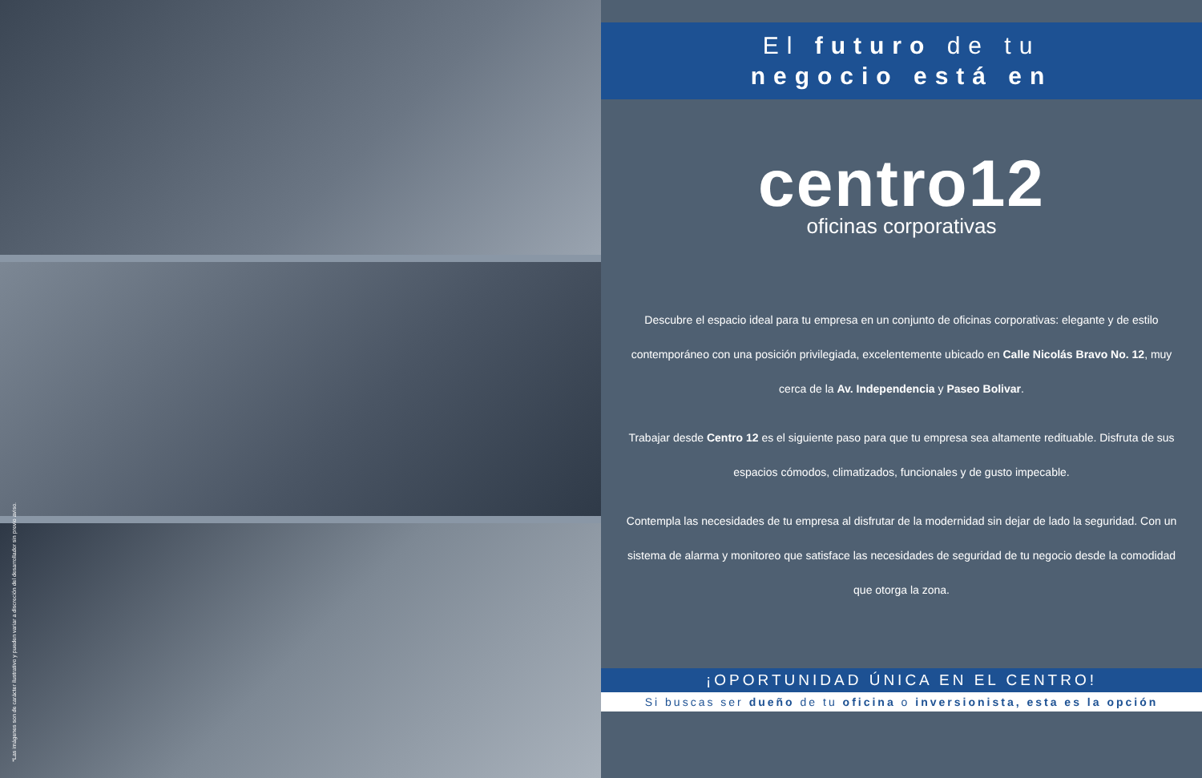*Las imágenes son de carácter ilustrativo y pueden variar a discreción del desarrollador sin previo aviso.
El futuro de tu
negocio está en
centro12
oficinas corporativas
Descubre el espacio ideal para tu empresa en un conjunto de oficinas corporativas: elegante y de estilo contemporáneo con una posición privilegiada, excelentemente ubicado en Calle Nicolás Bravo No. 12, muy cerca de la Av. Independencia y Paseo Bolivar.
Trabajar desde Centro 12 es el siguiente paso para que tu empresa sea altamente redituable. Disfruta de sus espacios cómodos, climatizados, funcionales y de gusto impecable.
Contempla las necesidades de tu empresa al disfrutar de la modernidad sin dejar de lado la seguridad. Con un sistema de alarma y monitoreo que satisface las necesidades de seguridad de tu negocio desde la comodidad que otorga la zona.
¡OPORTUNIDAD ÚNICA EN EL CENTRO!
Si buscas ser dueño de tu oficina o inversionista, esta es la opción